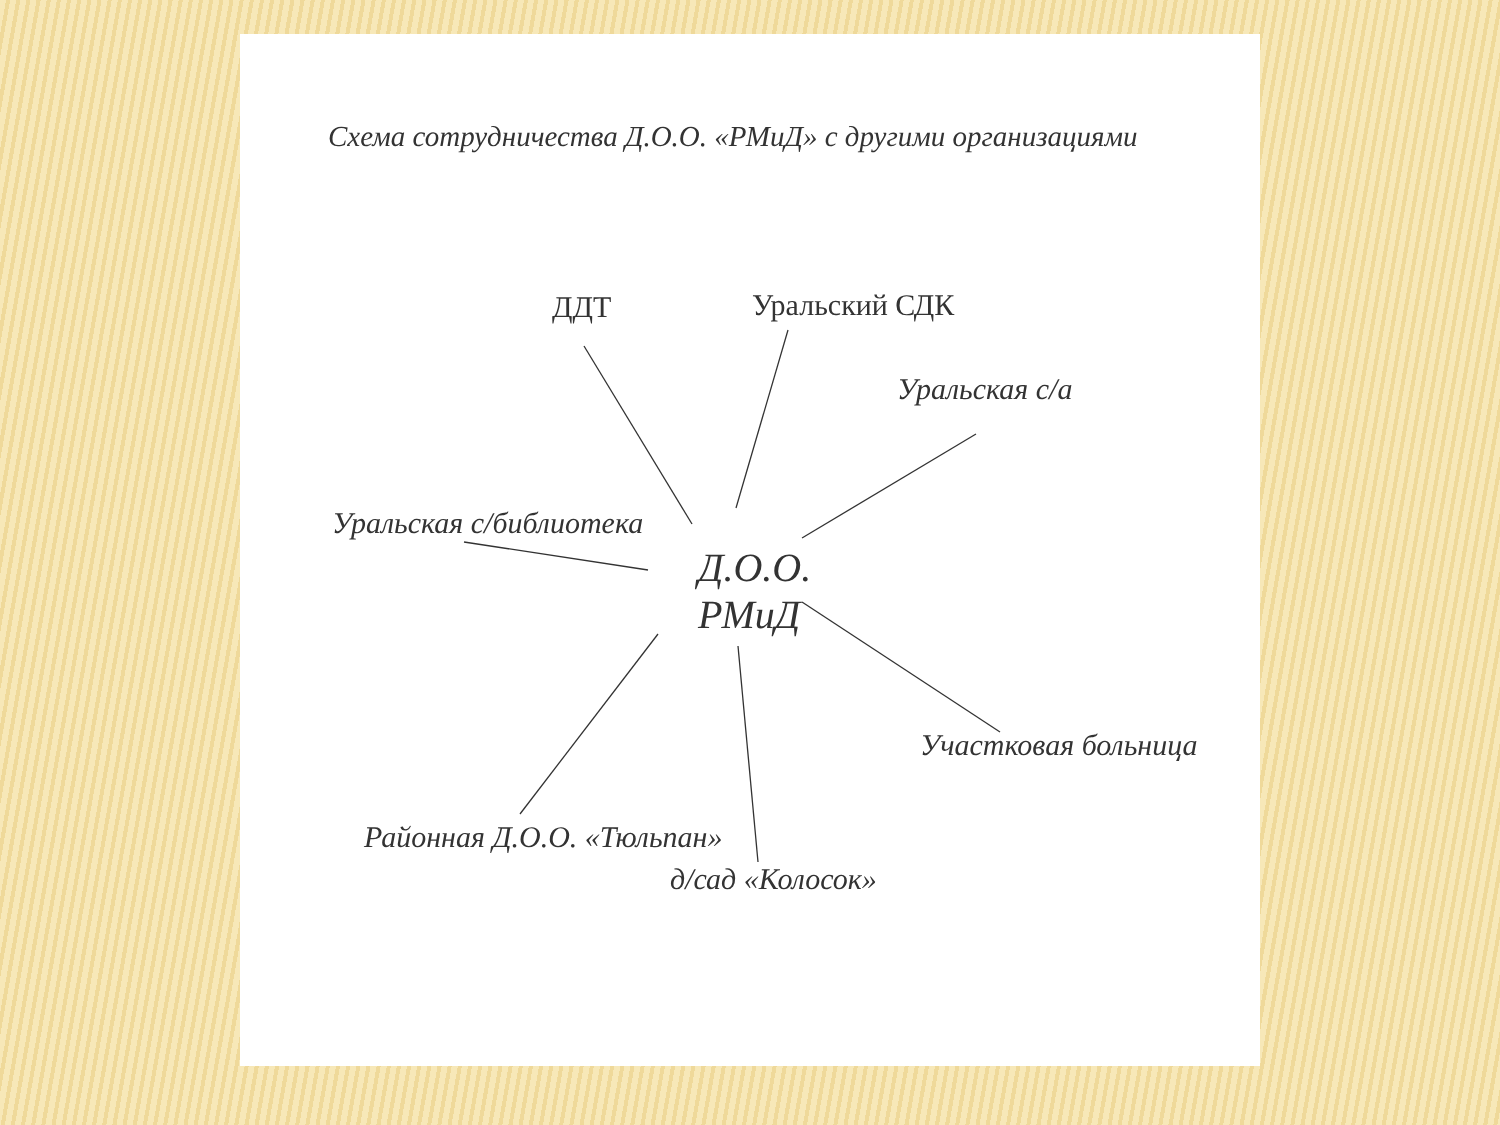Схема сотрудничества Д.О.О. «РМиД» с другими организациями
ДДТ Уральский СДК
Уральская с/а
Уральская с/библиотека
Д.О.О.
РМиД
Участковая больница
Районная Д.О.О. «Тюльпан»
д/сад «Колосок»